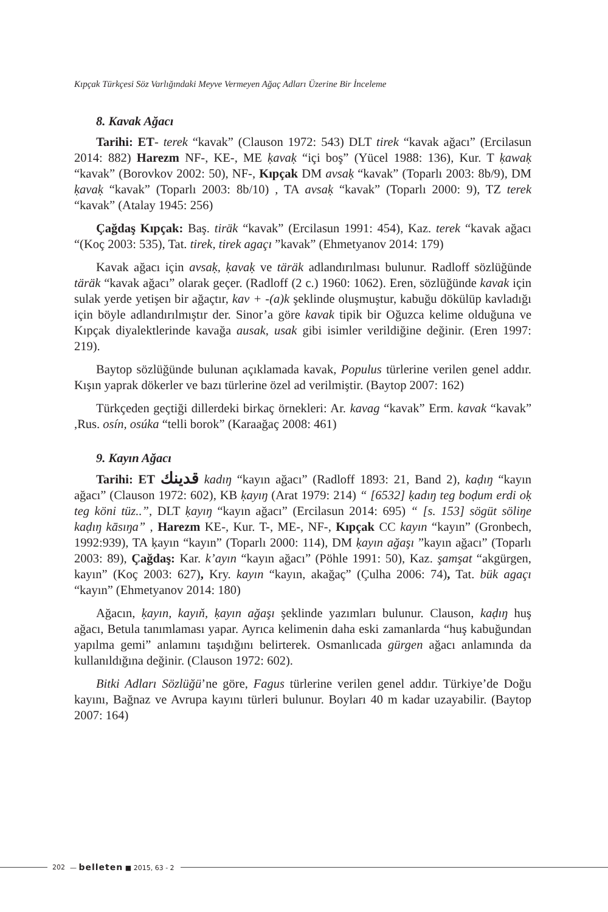Kıpçak Türkçesi Söz Varlığındaki Meyve Vermeyen Ağaç Adları Üzerine Bir İnceleme
8. Kavak Ağacı
Tarihi: ET- terek “kavak” (Clauson 1972: 543) DLT tirek “kavak ağacı” (Ercilasun 2014: 882) Harezm NF-, KE-, ME ḳavaḳ “içi boş” (Yücel 1988: 136), Kur. T ḳawaḳ “kavak” (Borovkov 2002: 50), NF-, Kıpçak DM avsaḳ “kavak” (Toparlı 2003: 8b/9), DM ḳavaḳ “kavak” (Toparlı 2003: 8b/10) , TA avsaḳ “kavak” (Toparlı 2000: 9), TZ terek “kavak” (Atalay 1945: 256)
Çağdaş Kıpçak: Baş. tiräk “kavak” (Ercilasun 1991: 454), Kaz. terek “kavak ağacı “(Koç 2003: 535), Tat. tirek, tirek agaçı ”kavak” (Ehmetyanov 2014: 179)
Kavak ağacı için avsaḳ, ḳavaḳ ve täräk adlandırılması bulunur. Radloff sözlüğünde täräk “kavak ağacı” olarak geçer. (Radloff (2 c.) 1960: 1062). Eren, sözlüğünde kavak için sulak yerde yetişen bir ağaçtır, kav + -(a)k şeklinde oluşmuştur, kabuğu dökülüp kavladığı için böyle adlandırılmıştır der. Sinor’a göre kavak tipik bir Oğuzca kelime olduğuna ve Kıpçak diyalektlerinde kavağa ausak, usak gibi isimler verildiğine değinir. (Eren 1997: 219).
Baytop sözlüğünde bulunan açıklamada kavak, Populus türlerine verilen genel addır. Kışın yaprak dökerler ve bazı türlerine özel ad verilmiştir. (Baytop 2007: 162)
Türkçeden geçtiği dillerdeki birkaç örnekleri: Ar. kavag “kavak” Erm. kavak “kavak” ,Rus. osín, osúka “telli borok” (Karaağaç 2008: 461)
9. Kayın Ağacı
Tarihi: ET ﻗﺪﯾﻨﻚ kadıŋ “kayın ağacı” (Radloff 1893: 21, Band 2), kaḍıŋ “kayın ağacı” (Clauson 1972: 602), KB ḳayıŋ (Arat 1979: 214) “ [6532] ḳadıŋ teg boḍum erdi oḳ teg köni tüz..”, DLT ḳayıŋ “kayın ağacı” (Ercilasun 2014: 695) “ [s. 153] sögüt söliŋe kaḍıŋ kāsıŋa” , Harezm KE-, Kur. T-, ME-, NF-, Kıpçak CC kayın “kayın” (Gronbech, 1992:939), TA ḳayın “kayın” (Toparlı 2000: 114), DM ḳayın ağaşı ”kayın ağacı” (Toparlı 2003: 89), Çağdaş: Kar. k’ayın “kayın ağacı” (Pöhle 1991: 50), Kaz. şamşat “akgürgen, kayın” (Koç 2003: 627), Kry. kayın “kayın, akağaç” (Çulha 2006: 74), Tat. bük agaçı “kayın” (Ehmetyanov 2014: 180)
Ağacın, ḳayın, kayıň, ḳayın ağaşı şeklinde yazımları bulunur. Clauson, kaḍıŋ huş ağacı, Betula tanımlaması yapar. Ayrıca kelimenin daha eski zamanlarda “huş kabuğundan yapılma gemi” anlamını taşıdığını belirterek. Osmanlıcada gürgen ağacı anlamında da kullanıldığına değinir. (Clauson 1972: 602).
Bitki Adları Sözlüğü’ne göre, Fagus türlerine verilen genel addır. Türkiye’de Doğu kayını, Bağnaz ve Avrupa kayını türleri bulunur. Boyları 40 m kadar uzayabilir. (Baytop 2007: 164)
202 — belleten ■ 2015, 63 - 2